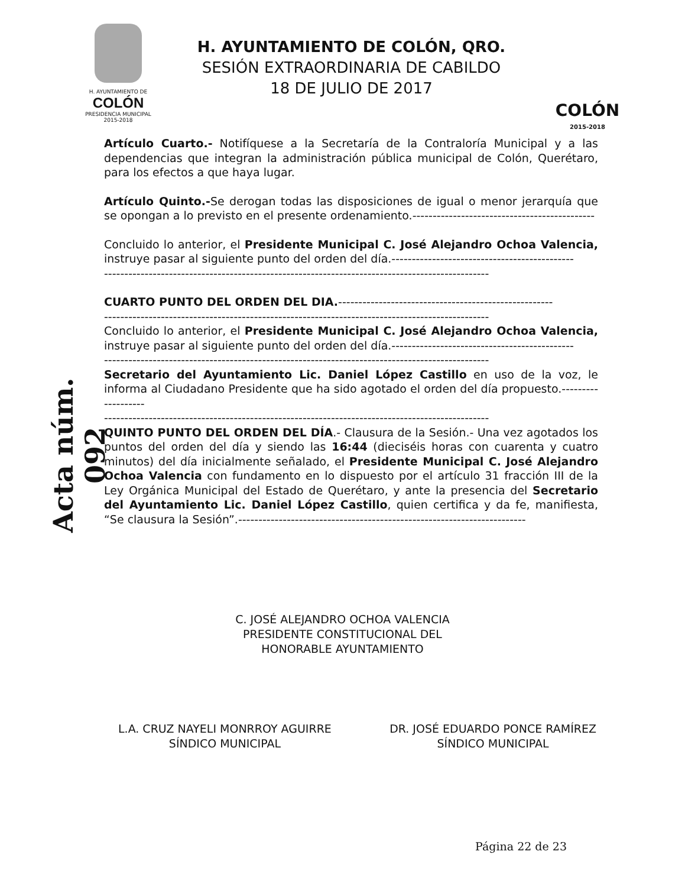Acta núm. 092
H. AYUNTAMIENTO DE
COLÓN
PRESIDENCIA MUNICIPAL
2015-2018
H. AYUNTAMIENTO DE COLÓN, QRO.
SESIÓN EXTRAORDINARIA DE CABILDO
18 DE JULIO DE 2017
COLÓN
2015-2018
Artículo Cuarto.- Notifíquese a la Secretaría de la Contraloría Municipal y a las dependencias que integran la administración pública municipal de Colón, Querétaro, para los efectos a que haya lugar.
Artículo Quinto.-Se derogan todas las disposiciones de igual o menor jerarquía que se opongan a lo previsto en el presente ordenamiento.---------------------------------------------
Concluido lo anterior, el Presidente Municipal C. José Alejandro Ochoa Valencia, instruye pasar al siguiente punto del orden del día.---------------------------------------------
-----------------------------------------------------------------------------------------------
CUARTO PUNTO DEL ORDEN DEL DIA.-----------------------------------------------------
-----------------------------------------------------------------------------------------------
Concluido lo anterior, el Presidente Municipal C. José Alejandro Ochoa Valencia, instruye pasar al siguiente punto del orden del día.---------------------------------------------
-----------------------------------------------------------------------------------------------
Secretario del Ayuntamiento Lic. Daniel López Castillo en uso de la voz, le informa al Ciudadano Presidente que ha sido agotado el orden del día propuesto.-------------------
-----------------------------------------------------------------------------------------------
QUINTO PUNTO DEL ORDEN DEL DÍA.- Clausura de la Sesión.- Una vez agotados los puntos del orden del día y siendo las 16:44 (dieciséis horas con cuarenta y cuatro minutos) del día inicialmente señalado, el Presidente Municipal C. José Alejandro Ochoa Valencia con fundamento en lo dispuesto por el artículo 31 fracción III de la Ley Orgánica Municipal del Estado de Querétaro, y ante la presencia del Secretario del Ayuntamiento Lic. Daniel López Castillo, quien certifica y da fe, manifiesta, “Se clausura la Sesión”.-----------------------------------------------------------------------
C. JOSÉ ALEJANDRO OCHOA VALENCIA
PRESIDENTE CONSTITUCIONAL DEL
HONORABLE AYUNTAMIENTO
L.A. CRUZ NAYELI MONRROY AGUIRRE
SÍNDICO MUNICIPAL
DR. JOSÉ EDUARDO PONCE RAMÍREZ
SÍNDICO MUNICIPAL
Página 22 de 23